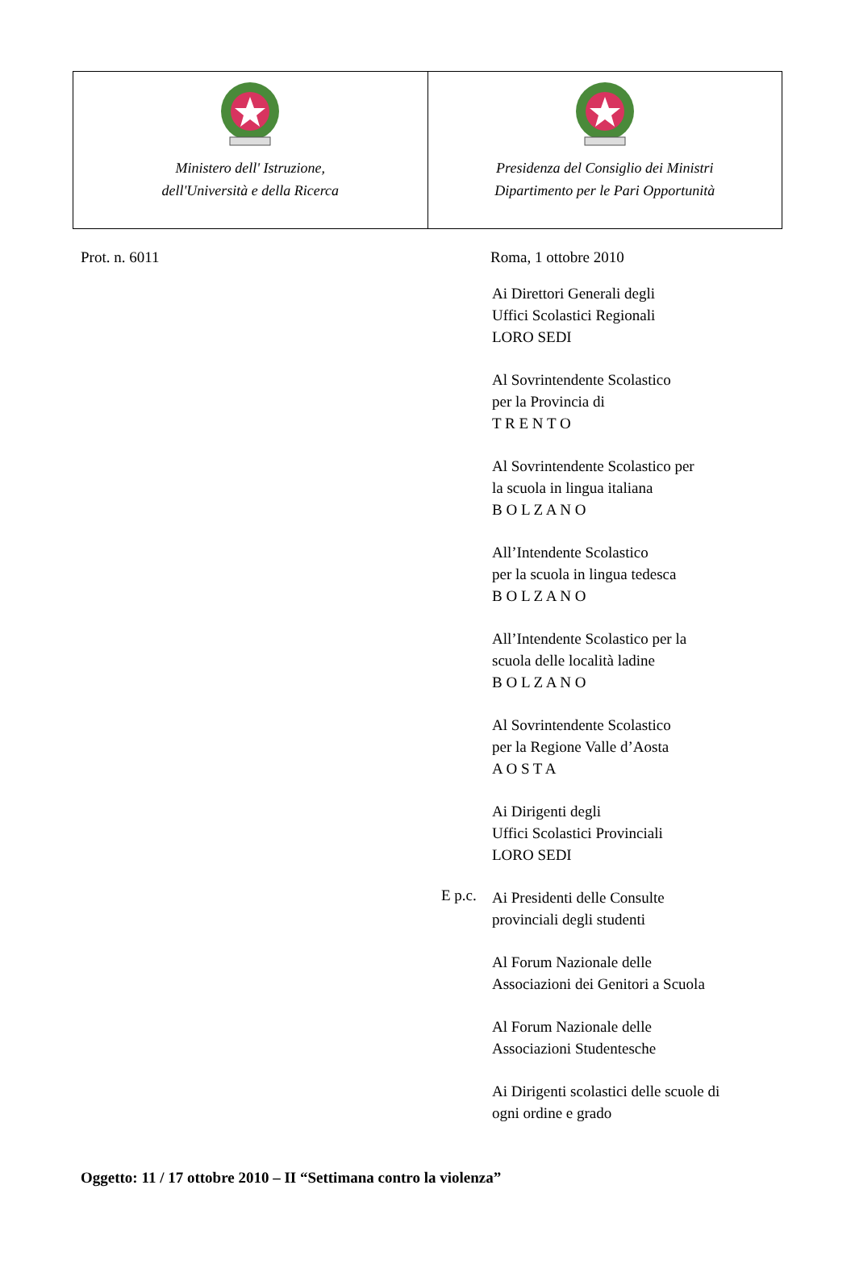| Ministero dell' Istruzione, dell'Università e della Ricerca | Presidenza del Consiglio dei Ministri Dipartimento per le Pari Opportunità |
Prot. n. 6011 Roma, 1 ottobre 2010
Ai Direttori Generali degli
Uffici Scolastici Regionali
LORO SEDI
Al Sovrintendente Scolastico
per la Provincia di
T R E N T O
Al Sovrintendente Scolastico per
la scuola in lingua italiana
B O L Z A N O
All’Intendente Scolastico
per la scuola in lingua tedesca
B O L Z A N O
All’Intendente Scolastico per la
scuola delle località ladine
B O L Z A N O
Al Sovrintendente Scolastico
per la Regione Valle d’Aosta
A O S T A
Ai Dirigenti degli
Uffici Scolastici Provinciali
LORO SEDI
E p.c.
Ai Presidenti delle Consulte
provinciali degli studenti
Al Forum Nazionale delle
Associazioni dei Genitori a Scuola
Al Forum Nazionale delle
Associazioni Studentesche
Ai Dirigenti scolastici delle scuole di
ogni ordine e grado
Oggetto: 11 / 17 ottobre 2010 – II “Settimana contro la violenza”